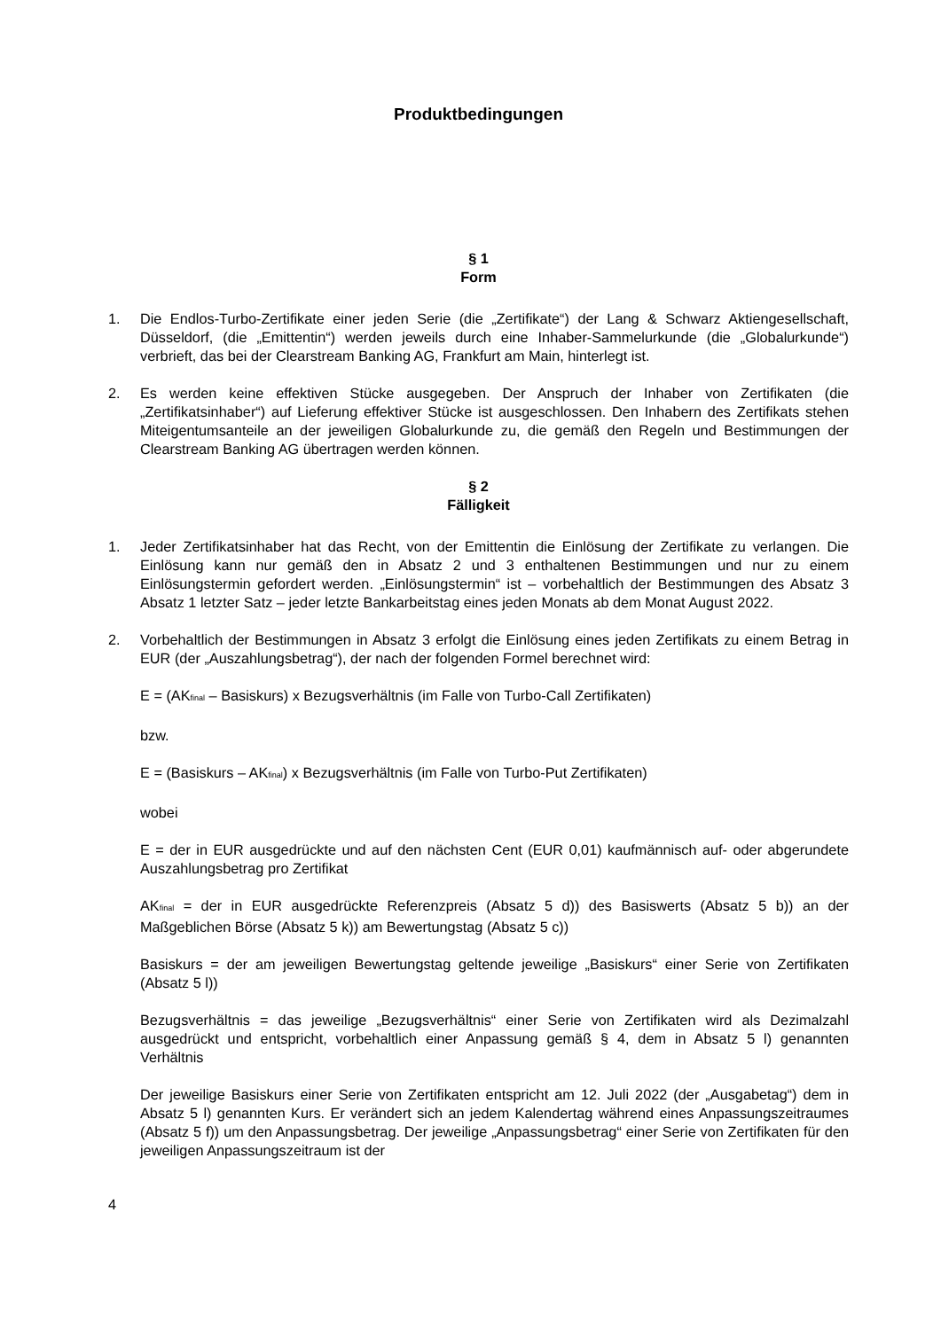Produktbedingungen
§ 1
Form
1. Die Endlos-Turbo-Zertifikate einer jeden Serie (die „Zertifikate“) der Lang & Schwarz Aktiengesellschaft, Düsseldorf, (die „Emittentin“) werden jeweils durch eine Inhaber-Sammelurkunde (die „Globalurkunde“) verbrieft, das bei der Clearstream Banking AG, Frankfurt am Main, hinterlegt ist.
2. Es werden keine effektiven Stücke ausgegeben. Der Anspruch der Inhaber von Zertifikaten (die „Zertifikatsinhaber“) auf Lieferung effektiver Stücke ist ausgeschlossen. Den Inhabern des Zertifikats stehen Miteigentumsanteile an der jeweiligen Globalurkunde zu, die gemäß den Regeln und Bestimmungen der Clearstream Banking AG übertragen werden können.
§ 2
Fälligkeit
1. Jeder Zertifikatsinhaber hat das Recht, von der Emittentin die Einlösung der Zertifikate zu verlangen. Die Einlösung kann nur gemäß den in Absatz 2 und 3 enthaltenen Bestimmungen und nur zu einem Einlösungstermin gefordert werden. „Einlösungstermin“ ist – vorbehaltlich der Bestimmungen des Absatz 3 Absatz 1 letzter Satz – jeder letzte Bankarbeitstag eines jeden Monats ab dem Monat August 2022.
2. Vorbehaltlich der Bestimmungen in Absatz 3 erfolgt die Einlösung eines jeden Zertifikats zu einem Betrag in EUR (der „Auszahlungsbetrag“), der nach der folgenden Formel berechnet wird:
E = (AK<sub>final</sub> – Basiskurs) x Bezugsverhältnis (im Falle von Turbo-Call Zertifikaten)
bzw.
E = (Basiskurs – AK<sub>final</sub>) x Bezugsverhältnis (im Falle von Turbo-Put Zertifikaten)
wobei
E = der in EUR ausgedrückte und auf den nächsten Cent (EUR 0,01) kaufmännisch auf- oder abgerundete Auszahlungsbetrag pro Zertifikat
AK<sub>final</sub> = der in EUR ausgedrückte Referenzpreis (Absatz 5 d)) des Basiswerts (Absatz 5 b)) an der Maßgeblichen Börse (Absatz 5 k)) am Bewertungstag (Absatz 5 c))
Basiskurs = der am jeweiligen Bewertungstag geltende jeweilige „Basiskurs“ einer Serie von Zertifikaten (Absatz 5 l))
Bezugsverhältnis = das jeweilige „Bezugsverhältnis“ einer Serie von Zertifikaten wird als Dezimalzahl ausgedrückt und entspricht, vorbehaltlich einer Anpassung gemäß § 4, dem in Absatz 5 l) genannten Verhältnis
Der jeweilige Basiskurs einer Serie von Zertifikaten entspricht am 12. Juli 2022 (der „Ausgabetag“) dem in Absatz 5 l) genannten Kurs. Er verändert sich an jedem Kalendertag während eines Anpassungszeitraumes (Absatz 5 f)) um den Anpassungsbetrag. Der jeweilige „Anpassungsbetrag“ einer Serie von Zertifikaten für den jeweiligen Anpassungszeitraum ist der
4